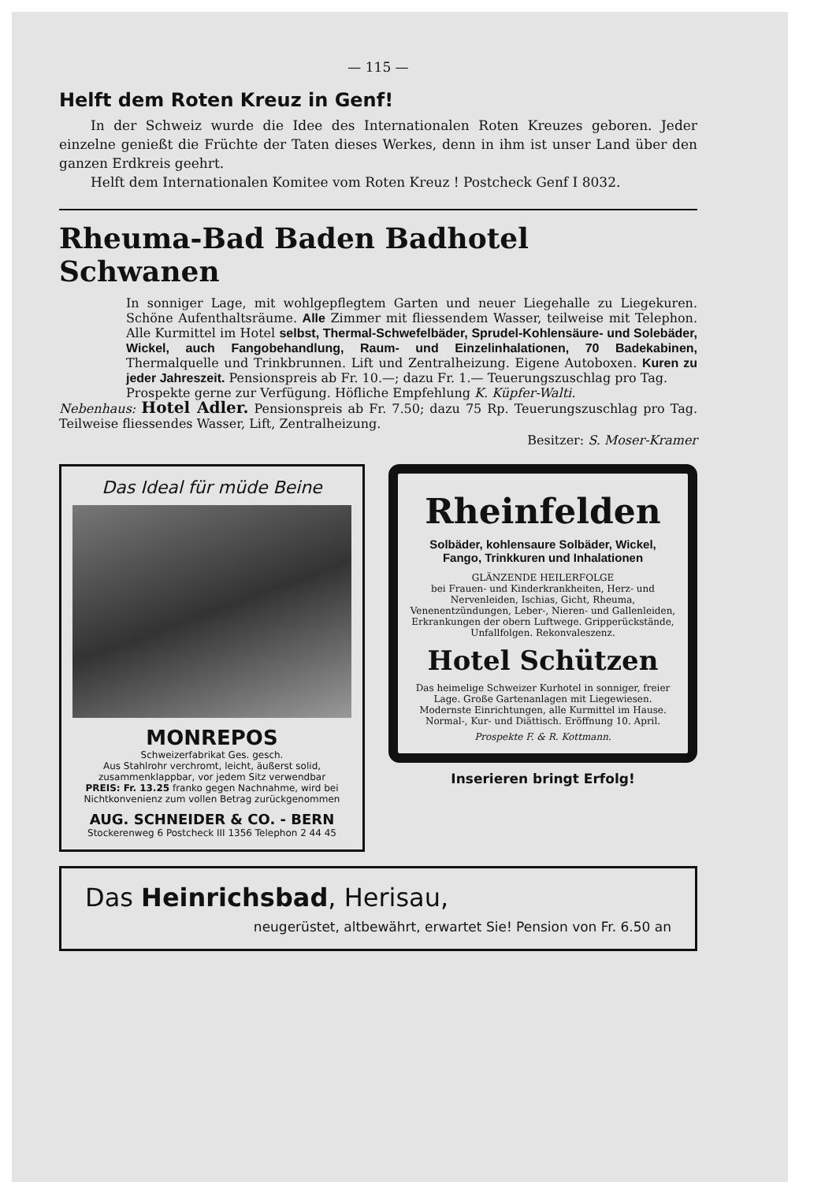— 115 —
Helft dem Roten Kreuz in Genf!
In der Schweiz wurde die Idee des Internationalen Roten Kreuzes geboren. Jeder einzelne genießt die Früchte der Taten dieses Werkes, denn in ihm ist unser Land über den ganzen Erdkreis geehrt.
Helft dem Internationalen Komitee vom Roten Kreuz ! Postcheck Genf I 8032.
Rheuma-Bad Baden Badhotel Schwanen
In sonniger Lage, mit wohlgepflegtem Garten und neuer Liegehalle zu Liegekuren. Schöne Aufenthaltsräume. Alle Zimmer mit fliessendem Wasser, teilweise mit Telephon. Alle Kurmittel im Hotel selbst, Thermal-Schwefelbäder, Sprudel-Kohlensäure- und Solebäder, Wickel, auch Fangobehandlung, Raum- und Einzelinhalationen, 70 Badekabinen, Thermalquelle und Trinkbrunnen. Lift und Zentralheizung. Eigene Autoboxen. Kuren zu jeder Jahreszeit. Pensionspreis ab Fr. 10.—; dazu Fr. 1.— Teuerungszuschlag pro Tag.
Prospekte gerne zur Verfügung. Höfliche Empfehlung K. Küpfer-Walti.
Nebenhaus: Hotel Adler. Pensionspreis ab Fr. 7.50; dazu 75 Rp. Teuerungszuschlag pro Tag. Teilweise fliessendes Wasser, Lift, Zentralheizung.
Besitzer: S. Moser-Kramer
Das Ideal für müde Beine
MONREPOS
Schweizerfabrikat Ges. gesch.
Aus Stahlrohr verchromt, leicht, äußerst solid, zusammenklappbar, vor jedem Sitz verwendbar
PREIS: Fr. 13.25 franko gegen Nachnahme, wird bei Nichtkonvenienz zum vollen Betrag zurückgenommen
AUG. SCHNEIDER & CO. - BERN
Stockerenweg 6 Postcheck III 1356 Telephon 2 44 45
Rheinfelden
Solbäder, kohlensaure Solbäder, Wickel, Fango, Trinkkuren und Inhalationen
GLÄNZENDE HEILERFOLGE
bei Frauen- und Kinderkrankheiten, Herz- und Nervenleiden, Ischias, Gicht, Rheuma, Venenentzündungen, Leber-, Nieren- und Gallenleiden, Erkrankungen der obern Luftwege. Gripperückstände, Unfallfolgen. Rekonvaleszenz.
Hotel Schützen
Das heimelige Schweizer Kurhotel in sonniger, freier Lage. Große Gartenanlagen mit Liegewiesen. Modernste Einrichtungen, alle Kurmittel im Hause. Normal-, Kur- und Diättisch. Eröffnung 10. April.
Prospekte F. & R. Kottmann.
Inserieren bringt Erfolg!
Das Heinrichsbad, Herisau,
neugerüstet, altbewährt, erwartet Sie! Pension von Fr. 6.50 an